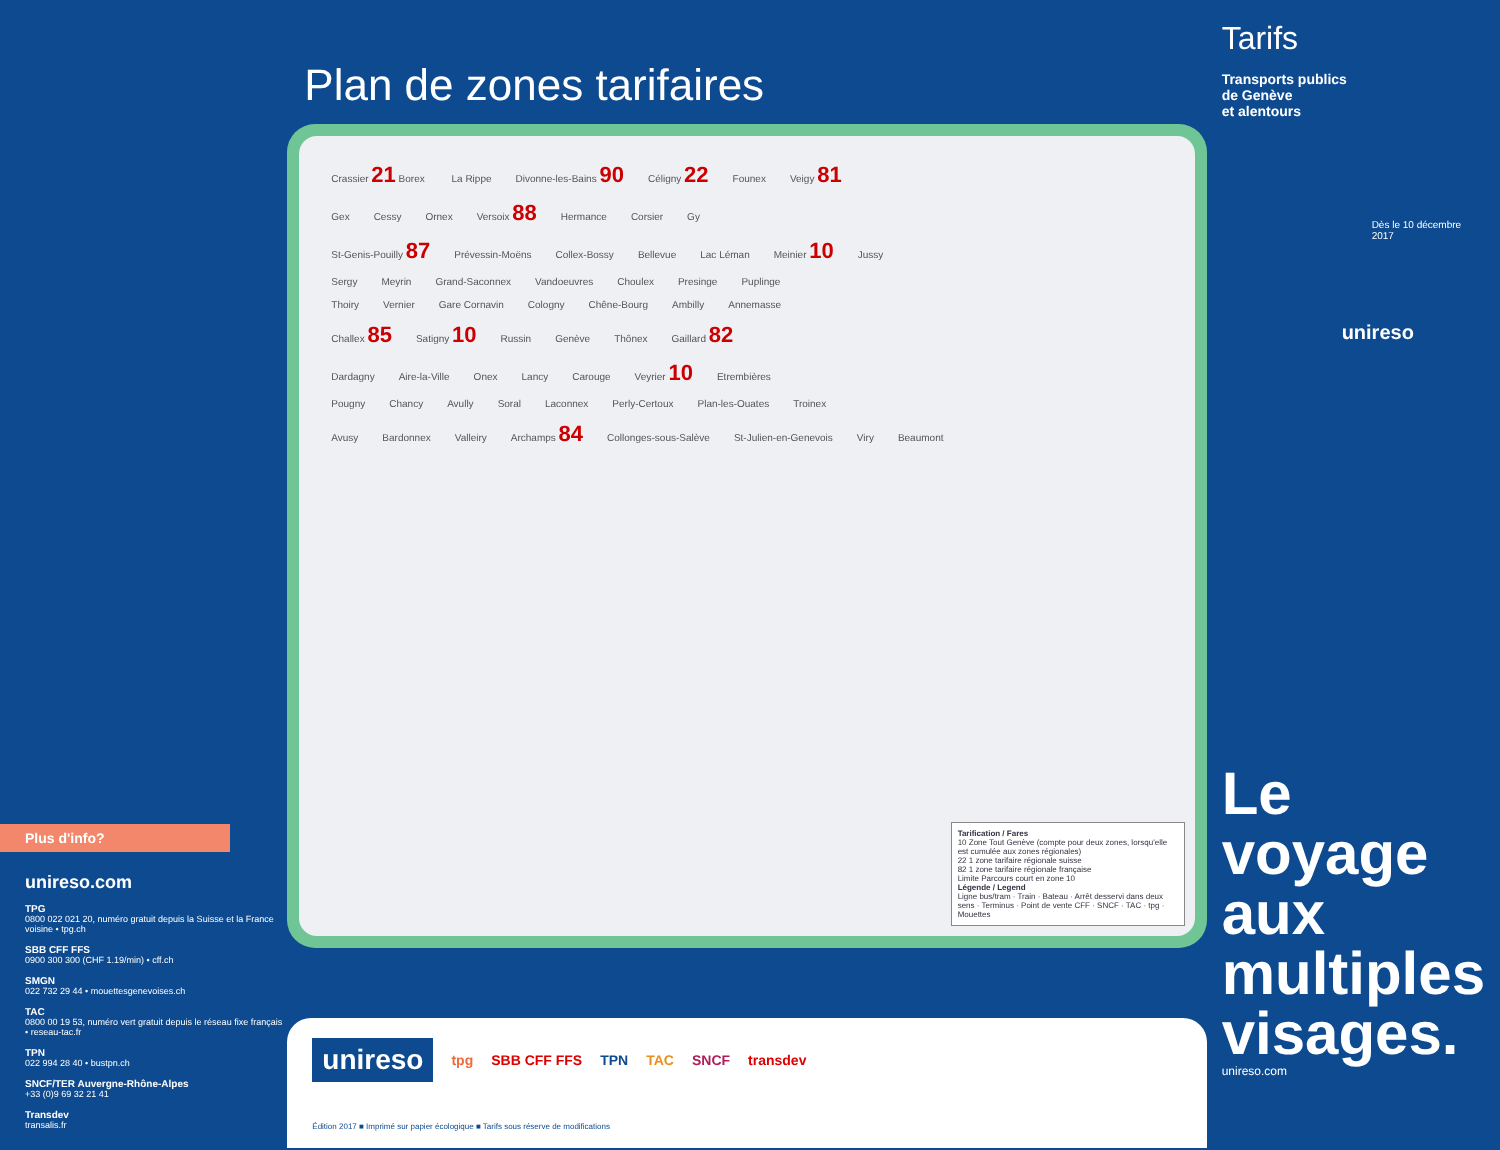Plus d'info?
unireso.com
TPG
0800 022 021 20, numéro gratuit depuis la Suisse et la France voisine • tpg.ch
SBB CFF FFS
0900 300 300 (CHF 1.19/min) • cff.ch
SMGN
022 732 29 44 • mouettesgenevoises.ch
TAC
0800 00 19 53, numéro vert gratuit depuis le réseau fixe français • reseau-tac.fr
TPN
022 994 28 40 • bustpn.ch
SNCF/TER Auvergne-Rhône-Alpes
+33 (0)9 69 32 21 41
Transdev
transalis.fr
Plan de zones tarifaires
Crassier 21 Borex La Rippe Divonne-les-Bains 90 Céligny 22 Founex Veigy 81
Gex Cessy Ornex Versoix 88 Hermance Corsier Gy
St-Genis-Pouilly 87 Prévessin-Moëns Collex-Bossy Bellevue Lac Léman Meinier 10 Jussy
Sergy Meyrin Grand-Saconnex Vandoeuvres Choulex Presinge Puplinge
Thoiry Vernier Gare Cornavin Cologny Chêne-Bourg Ambilly Annemasse
Challex 85 Satigny 10 Russin Genève Thônex Gaillard 82
Dardagny Aire-la-Ville Onex Lancy Carouge Veyrier 10 Etrembières
Pougny Chancy Avully Soral Laconnex Perly-Certoux Plan-les-Ouates Troinex
Avusy Bardonnex Valleiry Archamps 84 Collonges-sous-Salève St-Julien-en-Genevois Viry Beaumont
Tarification / Fares
10 Zone Tout Genève (compte pour deux zones, lorsqu'elle est cumulée aux zones régionales)
22 1 zone tarifaire régionale suisse
82 1 zone tarifaire régionale française
Limite Parcours court en zone 10
Légende / Legend
Ligne bus/tram · Train · Bateau · Arrêt desservi dans deux sens · Terminus · Point de vente CFF · SNCF · TAC · tpg · Mouettes
unireso tpg SBB CFF FFS TPN TAC SNCF transdev
Édition 2017 ■ Imprimé sur papier écologique ■ Tarifs sous réserve de modifications
Tarifs
Transports publics
de Genève
et alentours
Dès le 10 décembre 2017
unireso
Le voyage aux multiples visages.
unireso.com